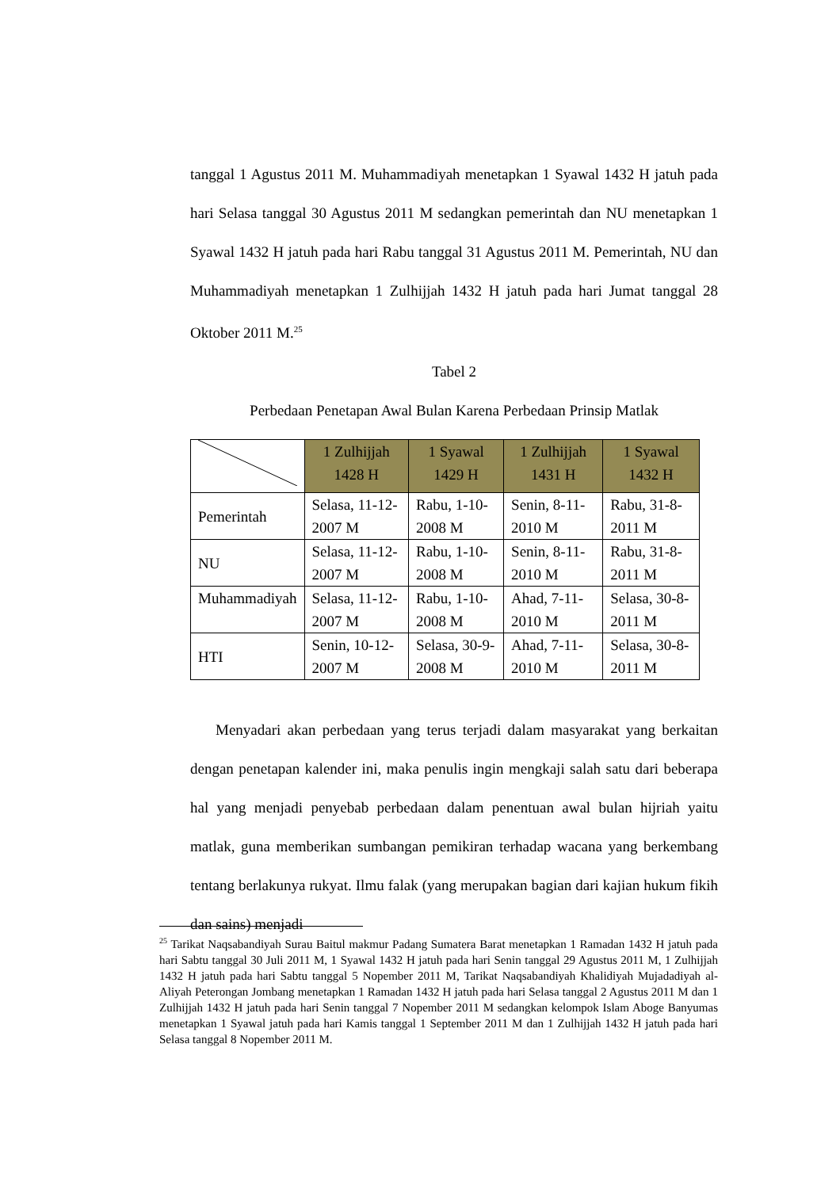tanggal 1 Agustus 2011 M. Muhammadiyah menetapkan 1 Syawal 1432 H jatuh pada hari Selasa tanggal 30 Agustus 2011 M sedangkan pemerintah dan NU menetapkan 1 Syawal 1432 H jatuh pada hari Rabu tanggal 31 Agustus 2011 M. Pemerintah, NU dan Muhammadiyah menetapkan 1 Zulhijjah 1432 H jatuh pada hari Jumat tanggal 28 Oktober 2011 M.<sup>25</sup>
Tabel 2
Perbedaan Penetapan Awal Bulan Karena Perbedaan Prinsip Matlak
| | 1 Zulhijjah 1428 H | 1 Syawal 1429 H | 1 Zulhijjah 1431 H | 1 Syawal 1432 H |
| --- | --- | --- | --- | --- |
| Pemerintah | Selasa, 11-12-2007 M | Rabu, 1-10-2008 M | Senin, 8-11-2010 M | Rabu, 31-8-2011 M |
| NU | Selasa, 11-12-2007 M | Rabu, 1-10-2008 M | Senin, 8-11-2010 M | Rabu, 31-8-2011 M |
| Muhammadiyah | Selasa, 11-12-2007 M | Rabu, 1-10-2008 M | Ahad, 7-11-2010 M | Selasa, 30-8-2011 M |
| HTI | Senin, 10-12-2007 M | Selasa, 30-9-2008 M | Ahad, 7-11-2010 M | Selasa, 30-8- 2011 M |
Menyadari akan perbedaan yang terus terjadi dalam masyarakat yang berkaitan dengan penetapan kalender ini, maka penulis ingin mengkaji salah satu dari beberapa hal yang menjadi penyebab perbedaan dalam penentuan awal bulan hijriah yaitu matlak, guna memberikan sumbangan pemikiran terhadap wacana yang berkembang tentang berlakunya rukyat. Ilmu falak (yang merupakan bagian dari kajian hukum fikih dan sains) menjadi
<sup>25</sup> Tarikat Naqsabandiyah Surau Baitul makmur Padang Sumatera Barat menetapkan 1 Ramadan 1432 H jatuh pada hari Sabtu tanggal 30 Juli 2011 M, 1 Syawal 1432 H jatuh pada hari Senin tanggal 29 Agustus 2011 M, 1 Zulhijjah 1432 H jatuh pada hari Sabtu tanggal 5 Nopember 2011 M, Tarikat Naqsabandiyah Khalidiyah Mujadadiyah al-Aliyah Peterongan Jombang menetapkan 1 Ramadan 1432 H jatuh pada hari Selasa tanggal 2 Agustus 2011 M dan 1 Zulhijjah 1432 H jatuh pada hari Senin tanggal 7 Nopember 2011 M sedangkan kelompok Islam Aboge Banyumas menetapkan 1 Syawal jatuh pada hari Kamis tanggal 1 September 2011 M dan 1 Zulhijjah 1432 H jatuh pada hari Selasa tanggal 8 Nopember 2011 M.